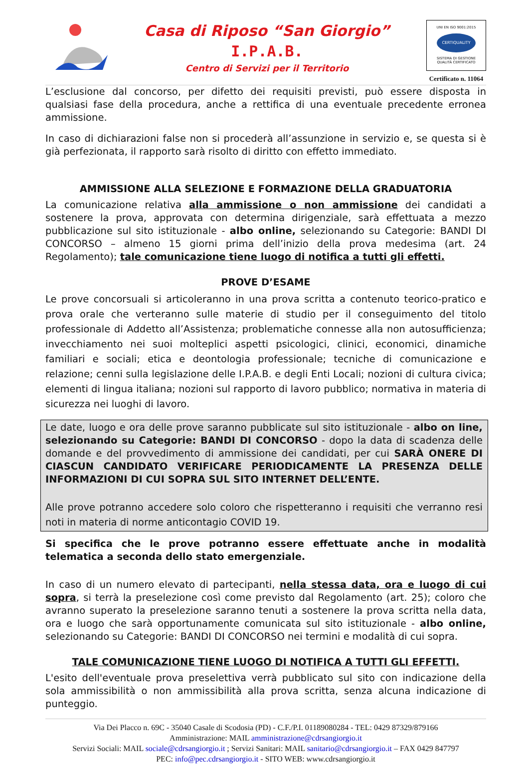Casa di Riposo “San Giorgio”
I.P.A.B.
Centro di Servizi per il Territorio
UNI EN ISO 9001:2015
CERTIQUALITY
SISTEMA DI GESTIONE
QUALITÀ CERTIFICATO
Certificato n. 11064
L’esclusione dal concorso, per difetto dei requisiti previsti, può essere disposta in qualsiasi fase della procedura, anche a rettifica di una eventuale precedente erronea ammissione.
In caso di dichiarazioni false non si procederà all’assunzione in servizio e, se questa si è già perfezionata, il rapporto sarà risolto di diritto con effetto immediato.
AMMISSIONE ALLA SELEZIONE E FORMAZIONE DELLA GRADUATORIA
La comunicazione relativa alla ammissione o non ammissione dei candidati a sostenere la prova, approvata con determina dirigenziale, sarà effettuata a mezzo pubblicazione sul sito istituzionale - albo online, selezionando su Categorie: BANDI DI CONCORSO – almeno 15 giorni prima dell’inizio della prova medesima (art. 24 Regolamento); tale comunicazione tiene luogo di notifica a tutti gli effetti.
PROVE D’ESAME
Le prove concorsuali si articoleranno in una prova scritta a contenuto teorico-pratico e prova orale che verteranno sulle materie di studio per il conseguimento del titolo professionale di Addetto all’Assistenza; problematiche connesse alla non autosufficienza; invecchiamento nei suoi molteplici aspetti psicologici, clinici, economici, dinamiche familiari e sociali; etica e deontologia professionale; tecniche di comunicazione e relazione; cenni sulla legislazione delle I.P.A.B. e degli Enti Locali; nozioni di cultura civica; elementi di lingua italiana; nozioni sul rapporto di lavoro pubblico; normativa in materia di sicurezza nei luoghi di lavoro.
Le date, luogo e ora delle prove saranno pubblicate sul sito istituzionale - albo on line, selezionando su Categorie: BANDI DI CONCORSO - dopo la data di scadenza delle domande e del provvedimento di ammissione dei candidati, per cui SARÀ ONERE DI CIASCUN CANDIDATO VERIFICARE PERIODICAMENTE LA PRESENZA DELLE INFORMAZIONI DI CUI SOPRA SUL SITO INTERNET DELL’ENTE.
Alle prove potranno accedere solo coloro che rispetteranno i requisiti che verranno resi noti in materia di norme anticontagio COVID 19.
Si specifica che le prove potranno essere effettuate anche in modalità telematica a seconda dello stato emergenziale.
In caso di un numero elevato di partecipanti, nella stessa data, ora e luogo di cui sopra, si terrà la preselezione così come previsto dal Regolamento (art. 25); coloro che avranno superato la preselezione saranno tenuti a sostenere la prova scritta nella data, ora e luogo che sarà opportunamente comunicata sul sito istituzionale - albo online, selezionando su Categorie: BANDI DI CONCORSO nei termini e modalità di cui sopra.
TALE COMUNICAZIONE TIENE LUOGO DI NOTIFICA A TUTTI GLI EFFETTI.
L'esito dell'eventuale prova preselettiva verrà pubblicato sul sito con indicazione della sola ammissibilità o non ammissibilità alla prova scritta, senza alcuna indicazione di punteggio.
Via Dei Placco n. 69C - 35040 Casale di Scodosia (PD) - C.F./P.I. 01189080284 - TEL: 0429 87329/879166
Amministrazione: MAIL amministrazione@cdrsangiorgio.it
Servizi Sociali: MAIL sociale@cdrsangiorgio.it ; Servizi Sanitari: MAIL sanitario@cdrsangiorgio.it – FAX 0429 847797
PEC: info@pec.cdrsangiorgio.it - SITO WEB: www.cdrsangiorgio.it